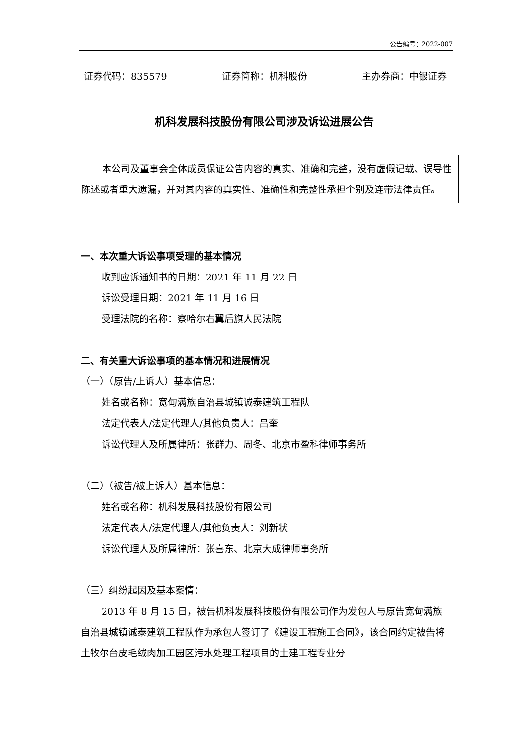公告编号：2022-007
证券代码：835579 证券简称：机科股份 主办券商：中银证券
机科发展科技股份有限公司涉及诉讼进展公告
本公司及董事会全体成员保证公告内容的真实、准确和完整，没有虚假记载、误导性陈述或者重大遗漏，并对其内容的真实性、准确性和完整性承担个别及连带法律责任。
一、本次重大诉讼事项受理的基本情况
收到应诉通知书的日期：2021 年 11 月 22 日
诉讼受理日期：2021 年 11 月 16 日
受理法院的名称：察哈尔右翼后旗人民法院
二、有关重大诉讼事项的基本情况和进展情况
（一）（原告/上诉人）基本信息：
姓名或名称：宽甸满族自治县城镇诚泰建筑工程队
法定代表人/法定代理人/其他负责人：吕奎
诉讼代理人及所属律所：张群力、周冬、北京市盈科律师事务所
（二）（被告/被上诉人）基本信息：
姓名或名称：机科发展科技股份有限公司
法定代表人/法定代理人/其他负责人：刘新状
诉讼代理人及所属律所：张喜东、北京大成律师事务所
（三）纠纷起因及基本案情：
2013 年 8 月 15 日，被告机科发展科技股份有限公司作为发包人与原告宽甸满族自治县城镇诚泰建筑工程队作为承包人签订了《建设工程施工合同》，该合同约定被告将土牧尔台皮毛绒肉加工园区污水处理工程项目的土建工程专业分